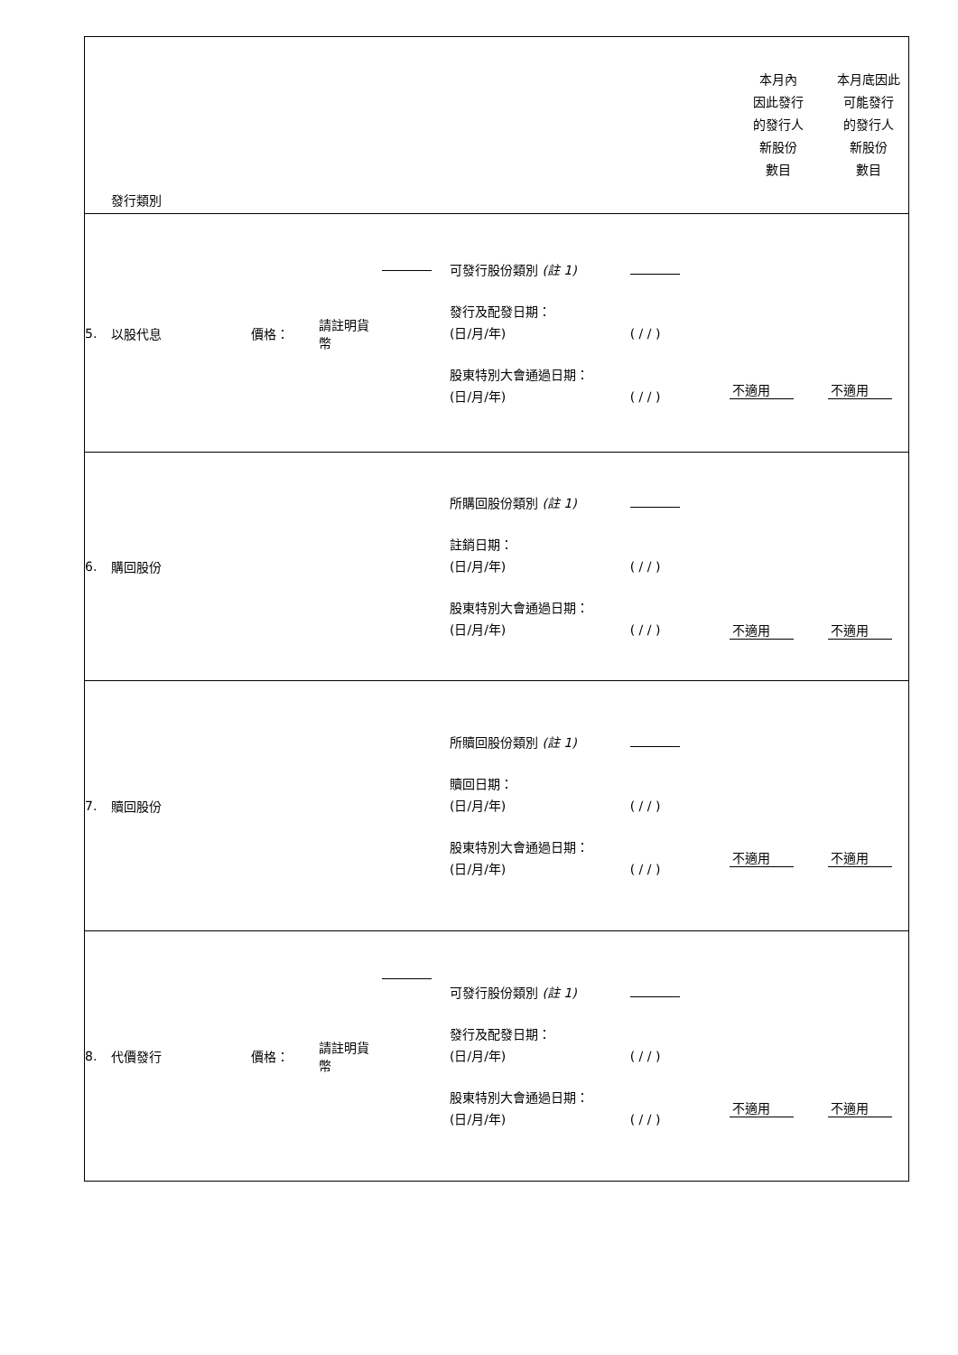| | 發行類別 | | | | | | 本月內 因此發行 的發行人 新股份 數目 | 本月底因此 可能發行 的發行人 新股份 數目 |
| 5. | 以股代息 | 價格： | 請註明貨 幣 | | 可發行股份類別 (註 1) 發行及配發日期： (日/月/年) 股東特別大會通過日期： (日/月/年) | ( / / ) ( / / ) | 不適用 | 不適用 |
| 6. | 購回股份 | | | | 所購回股份類別 (註 1) 註銷日期： (日/月/年) 股東特別大會通過日期： (日/月/年) | ( / / ) ( / / ) | 不適用 | 不適用 |
| 7. | 贖回股份 | | | | 所贖回股份類別 (註 1) 贖回日期： (日/月/年) 股東特別大會通過日期： (日/月/年) | ( / / ) ( / / ) | 不適用 | 不適用 |
| 8. | 代價發行 | 價格： | 請註明貨 幣 | | 可發行股份類別 (註 1) 發行及配發日期： (日/月/年) 股東特別大會通過日期： (日/月/年) | ( / / ) ( / / ) | 不適用 | 不適用 |